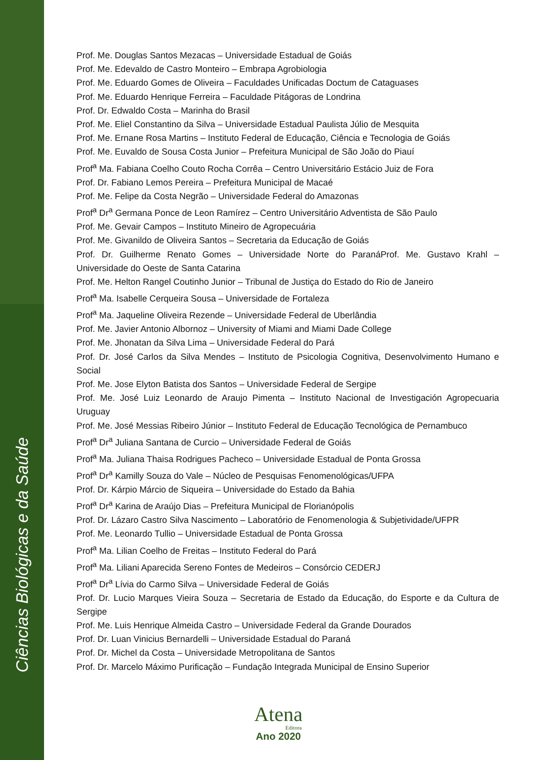Ciências Biológicas e da Saúde
Prof. Me. Douglas Santos Mezacas – Universidade Estadual de Goiás
Prof. Me. Edevaldo de Castro Monteiro – Embrapa Agrobiologia
Prof. Me. Eduardo Gomes de Oliveira – Faculdades Unificadas Doctum de Cataguases
Prof. Me. Eduardo Henrique Ferreira – Faculdade Pitágoras de Londrina
Prof. Dr. Edwaldo Costa – Marinha do Brasil
Prof. Me. Eliel Constantino da Silva – Universidade Estadual Paulista Júlio de Mesquita
Prof. Me. Ernane Rosa Martins – Instituto Federal de Educação, Ciência e Tecnologia de Goiás
Prof. Me. Euvaldo de Sousa Costa Junior – Prefeitura Municipal de São João do Piauí
Prof<sup>a</sup> Ma. Fabiana Coelho Couto Rocha Corrêa – Centro Universitário Estácio Juiz de Fora
Prof. Dr. Fabiano Lemos Pereira – Prefeitura Municipal de Macaé
Prof. Me. Felipe da Costa Negrão – Universidade Federal do Amazonas
Prof<sup>a</sup> Dr<sup>a</sup> Germana Ponce de Leon Ramírez – Centro Universitário Adventista de São Paulo
Prof. Me. Gevair Campos – Instituto Mineiro de Agropecuária
Prof. Me. Givanildo de Oliveira Santos – Secretaria da Educação de Goiás
Prof. Dr. Guilherme Renato Gomes – Universidade Norte do ParanáProf. Me. Gustavo Krahl – Universidade do Oeste de Santa Catarina
Prof. Me. Helton Rangel Coutinho Junior – Tribunal de Justiça do Estado do Rio de Janeiro
Prof<sup>a</sup> Ma. Isabelle Cerqueira Sousa – Universidade de Fortaleza
Prof<sup>a</sup> Ma. Jaqueline Oliveira Rezende – Universidade Federal de Uberlândia
Prof. Me. Javier Antonio Albornoz – University of Miami and Miami Dade College
Prof. Me. Jhonatan da Silva Lima – Universidade Federal do Pará
Prof. Dr. José Carlos da Silva Mendes – Instituto de Psicologia Cognitiva, Desenvolvimento Humano e Social
Prof. Me. Jose Elyton Batista dos Santos – Universidade Federal de Sergipe
Prof. Me. José Luiz Leonardo de Araujo Pimenta – Instituto Nacional de Investigación Agropecuaria Uruguay
Prof. Me. José Messias Ribeiro Júnior – Instituto Federal de Educação Tecnológica de Pernambuco
Prof<sup>a</sup> Dr<sup>a</sup> Juliana Santana de Curcio – Universidade Federal de Goiás
Prof<sup>a</sup> Ma. Juliana Thaisa Rodrigues Pacheco – Universidade Estadual de Ponta Grossa
Prof<sup>a</sup> Dr<sup>a</sup> Kamilly Souza do Vale – Núcleo de Pesquisas Fenomenológicas/UFPA
Prof. Dr. Kárpio Márcio de Siqueira – Universidade do Estado da Bahia
Prof<sup>a</sup> Dr<sup>a</sup> Karina de Araújo Dias – Prefeitura Municipal de Florianópolis
Prof. Dr. Lázaro Castro Silva Nascimento – Laboratório de Fenomenologia & Subjetividade/UFPR
Prof. Me. Leonardo Tullio – Universidade Estadual de Ponta Grossa
Prof<sup>a</sup> Ma. Lilian Coelho de Freitas – Instituto Federal do Pará
Prof<sup>a</sup> Ma. Liliani Aparecida Sereno Fontes de Medeiros – Consórcio CEDERJ
Prof<sup>a</sup> Dr<sup>a</sup> Lívia do Carmo Silva – Universidade Federal de Goiás
Prof. Dr. Lucio Marques Vieira Souza – Secretaria de Estado da Educação, do Esporte e da Cultura de Sergipe
Prof. Me. Luis Henrique Almeida Castro – Universidade Federal da Grande Dourados
Prof. Dr. Luan Vinicius Bernardelli – Universidade Estadual do Paraná
Prof. Dr. Michel da Costa – Universidade Metropolitana de Santos
Prof. Dr. Marcelo Máximo Purificação – Fundação Integrada Municipal de Ensino Superior
Atena
Editora
Ano 2020